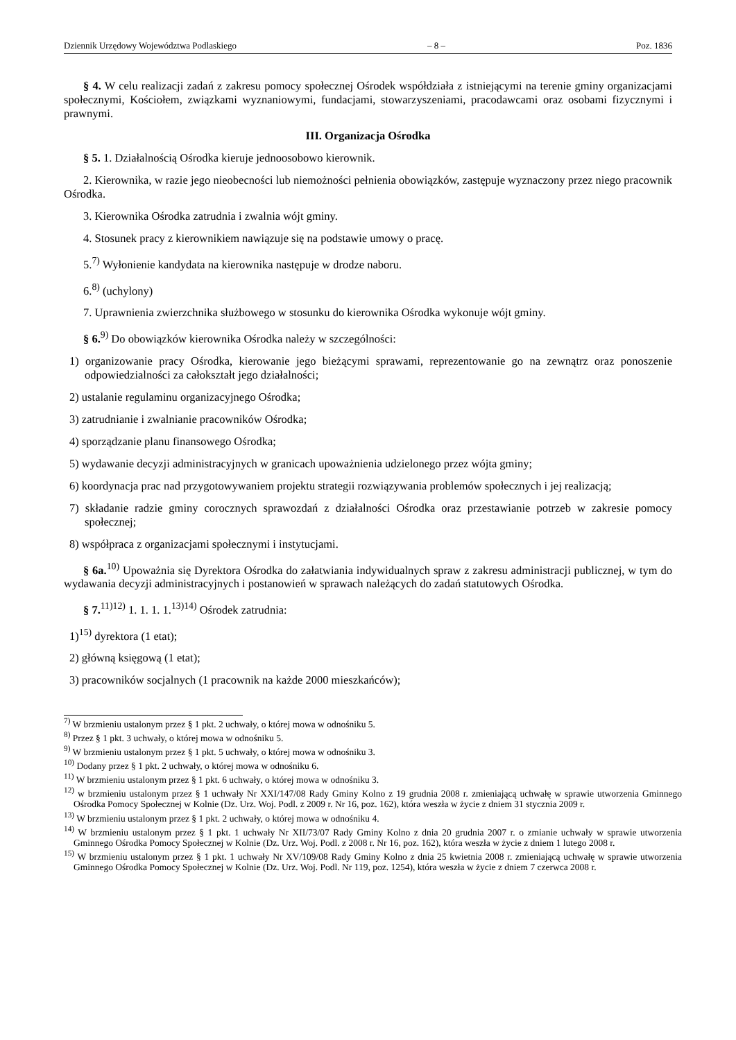Dziennik Urzędowy Województwa Podlaskiego – 8 – Poz. 1836
§ 4. W celu realizacji zadań z zakresu pomocy społecznej Ośrodek współdziała z istniejącymi na terenie gminy organizacjami społecznymi, Kościołem, związkami wyznaniowymi, fundacjami, stowarzyszeniami, pracodawcami oraz osobami fizycznymi i prawnymi.
III. Organizacja Ośrodka
§ 5. 1. Działalnością Ośrodka kieruje jednoosobowo kierownik.
2. Kierownika, w razie jego nieobecności lub niemożności pełnienia obowiązków, zastępuje wyznaczony przez niego pracownik Ośrodka.
3. Kierownika Ośrodka zatrudnia i zwalnia wójt gminy.
4. Stosunek pracy z kierownikiem nawiązuje się na podstawie umowy o pracę.
5.<sup>7)</sup> Wyłonienie kandydata na kierownika następuje w drodze naboru.
6.<sup>8)</sup> (uchylony)
7. Uprawnienia zwierzchnika służbowego w stosunku do kierownika Ośrodka wykonuje wójt gminy.
§ 6.<sup>9)</sup> Do obowiązków kierownika Ośrodka należy w szczególności:
1) organizowanie pracy Ośrodka, kierowanie jego bieżącymi sprawami, reprezentowanie go na zewnątrz oraz ponoszenie odpowiedzialności za całokształt jego działalności;
2) ustalanie regulaminu organizacyjnego Ośrodka;
3) zatrudnianie i zwalnianie pracowników Ośrodka;
4) sporządzanie planu finansowego Ośrodka;
5) wydawanie decyzji administracyjnych w granicach upoważnienia udzielonego przez wójta gminy;
6) koordynacja prac nad przygotowywaniem projektu strategii rozwiązywania problemów społecznych i jej realizacją;
7) składanie radzie gminy corocznych sprawozdań z działalności Ośrodka oraz przestawianie potrzeb w zakresie pomocy społecznej;
8) współpraca z organizacjami społecznymi i instytucjami.
§ 6a.<sup>10)</sup> Upoważnia się Dyrektora Ośrodka do załatwiania indywidualnych spraw z zakresu administracji publicznej, w tym do wydawania decyzji administracyjnych i postanowień w sprawach należących do zadań statutowych Ośrodka.
§ 7.<sup>11)12)</sup> 1. 1. 1. 1.<sup>13)14)</sup> Ośrodek zatrudnia:
1)<sup>15)</sup> dyrektora (1 etat);
2) główną księgową (1 etat);
3) pracowników socjalnych (1 pracownik na każde 2000 mieszkańców);
<sup>7)</sup> W brzmieniu ustalonym przez § 1 pkt. 2 uchwały, o której mowa w odnośniku 5.
<sup>8)</sup> Przez § 1 pkt. 3 uchwały, o której mowa w odnośniku 5.
<sup>9)</sup> W brzmieniu ustalonym przez § 1 pkt. 5 uchwały, o której mowa w odnośniku 3.
<sup>10)</sup> Dodany przez § 1 pkt. 2 uchwały, o której mowa w odnośniku 6.
<sup>11)</sup> W brzmieniu ustalonym przez § 1 pkt. 6 uchwały, o której mowa w odnośniku 3.
<sup>12)</sup> w brzmieniu ustalonym przez § 1 uchwały Nr XXI/147/08 Rady Gminy Kolno z 19 grudnia 2008 r. zmieniającą uchwałę w sprawie utworzenia Gminnego Ośrodka Pomocy Społecznej w Kolnie (Dz. Urz. Woj. Podl. z 2009 r. Nr 16, poz. 162), która weszła w życie z dniem 31 stycznia 2009 r.
<sup>13)</sup> W brzmieniu ustalonym przez § 1 pkt. 2 uchwały, o której mowa w odnośniku 4.
<sup>14)</sup> W brzmieniu ustalonym przez § 1 pkt. 1 uchwały Nr XII/73/07 Rady Gminy Kolno z dnia 20 grudnia 2007 r. o zmianie uchwały w sprawie utworzenia Gminnego Ośrodka Pomocy Społecznej w Kolnie (Dz. Urz. Woj. Podl. z 2008 r. Nr 16, poz. 162), która weszła w życie z dniem 1 lutego 2008 r.
<sup>15)</sup> W brzmieniu ustalonym przez § 1 pkt. 1 uchwały Nr XV/109/08 Rady Gminy Kolno z dnia 25 kwietnia 2008 r. zmieniającą uchwałę w sprawie utworzenia Gminnego Ośrodka Pomocy Społecznej w Kolnie (Dz. Urz. Woj. Podl. Nr 119, poz. 1254), która weszła w życie z dniem 7 czerwca 2008 r.